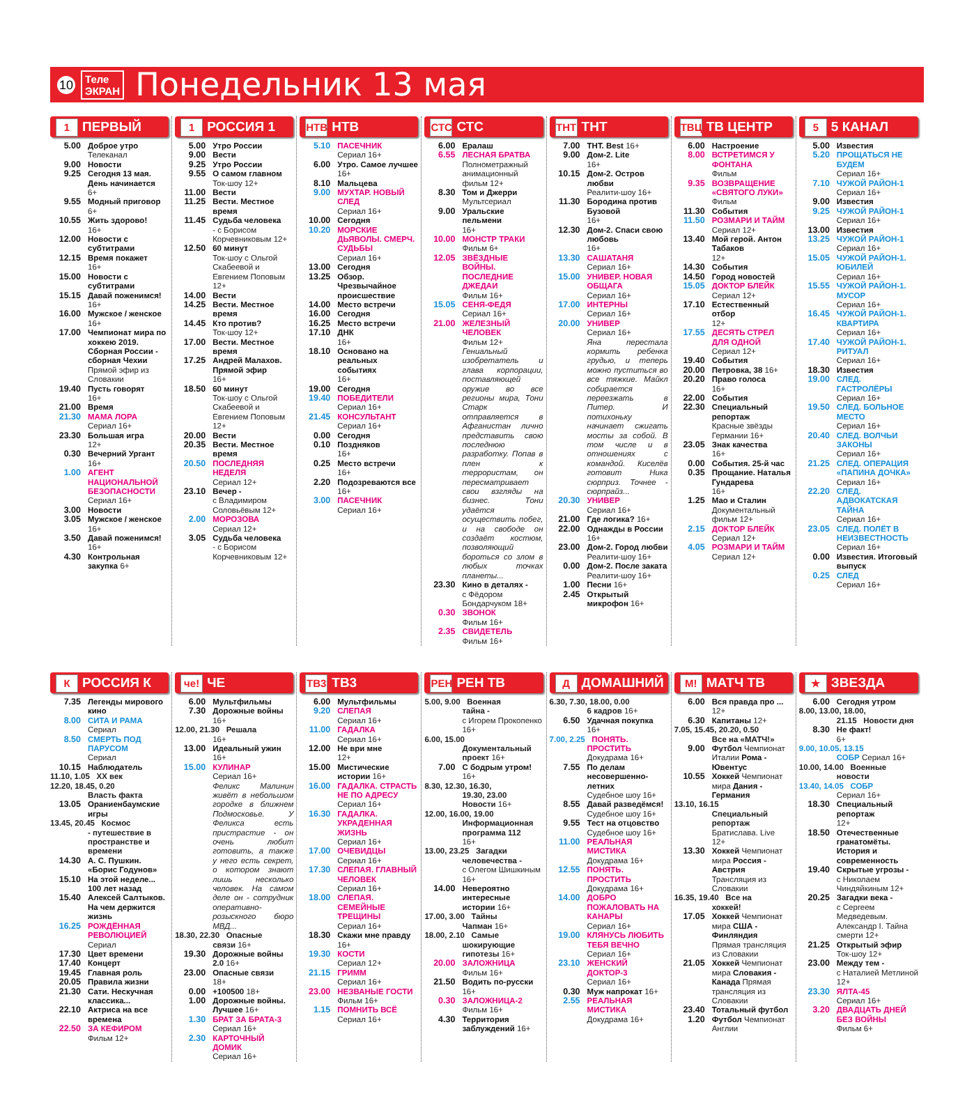10 Теле
ЭКРАН Понедельник 13 мая
1 ПЕРВЫЙ
5.00 Доброе утро
Телеканал
9.00 Новости
9.25 Сегодня 13 мая. День начинается
6+
9.55 Модный приговор
6+
10.55 Жить здорово!
16+
12.00 Новости с субтитрами
12.15 Время покажет
16+
15.00 Новости с субтитрами
15.15 Давай поженимся!
16+
16.00 Мужское / женское
16+
17.00 Чемпионат мира по хоккею 2019. Сборная России - сборная Чехии
Прямой эфир из Словакии
19.40 Пусть говорят
16+
21.00 Время
21.30 МАМА ЛОРА
Сериал 16+
23.30 Большая игра
12+
0.30 Вечерний Ургант
16+
1.00 АГЕНТ НАЦИОНАЛЬНОЙ БЕЗОПАСНОСТИ
Сериал 16+
3.00 Новости
3.05 Мужское / женское 16+
3.50 Давай поженимся!
16+
4.30 Контрольная закупка 6+
1 РОССИЯ 1
5.00 Утро России
9.00 Вести
9.25 Утро России
9.55 О самом главном
Ток-шоу 12+
11.00 Вести
11.25 Вести. Местное время
11.45 Судьба человека
- с Борисом Корчевниковым 12+
12.50 60 минут
Ток-шоу с Ольгой Скабеевой и Евгением Поповым 12+
14.00 Вести
14.25 Вести. Местное время
14.45 Кто против?
Ток-шоу 12+
17.00 Вести. Местное время
17.25 Андрей Малахов. Прямой эфир
16+
18.50 60 минут
Ток-шоу с Ольгой Скабеевой и Евгением Поповым 12+
20.00 Вести
20.35 Вести. Местное время
20.50 ПОСЛЕДНЯЯ НЕДЕЛЯ
Сериал 12+
23.10 Вечер -
с Владимиром Соловьёвым 12+
2.00 МОРОЗОВА
Сериал 12+
3.05 Судьба человека
- с Борисом Корчевниковым 12+
НТВ НТВ
5.10 ПАСЕЧНИК
Сериал 16+
6.00 Утро. Самое лучшее
16+
8.10 Мальцева
9.00 МУХТАР. НОВЫЙ СЛЕД
Сериал 16+
10.00 Сегодня
10.20 МОРСКИЕ ДЬЯВОЛЫ. СМЕРЧ. СУДЬБЫ
Сериал 16+
13.00 Сегодня
13.25 Обзор. Чрезвычайное происшествие
14.00 Место встречи
16.00 Сегодня
16.25 Место встречи
17.10 ДНК
16+
18.10 Основано на реальных событиях
16+
19.00 Сегодня
19.40 ПОБЕДИТЕЛИ
Сериал 16+
21.45 КОНСУЛЬТАНТ
Сериал 16+
0.00 Сегодня
0.10 Поздняков
16+
0.25 Место встречи
16+
2.20 Подозреваются все
16+
3.00 ПАСЕЧНИК
Сериал 16+
СТС СТС
6.00 Ералаш
6.55 ЛЕСНАЯ БРАТВА
Полнометражный анимационный фильм 12+
8.30 Том и Джерри
Мультсериал
9.00 Уральские пельмени
16+
10.00 МОНСТР ТРАКИ
Фильм 6+
12.05 ЗВЁЗДНЫЕ ВОЙНЫ. ПОСЛЕДНИЕ ДЖЕДАИ
Фильм 16+
15.05 СЕНЯ-ФЕДЯ
Сериал 16+
21.00 ЖЕЛЕЗНЫЙ ЧЕЛОВЕК
Фильм 12+
Гениальный изобретатель и глава корпорации, поставляющей оружие во все регионы мира, Тони Старк отправляется в Афганистан лично представить свою последнюю разработку. Попав в плен к террористам, он пересматривает свои взгляды на бизнес. Тони удаётся осуществить побег, и на свободе он создаёт костюм, позволяющий бороться со злом в любых точках планеты...
23.30 Кино в деталях -
с Фёдором Бондарчуком 18+
0.30 ЗВОНОК
Фильм 16+
2.35 СВИДЕТЕЛЬ
Фильм 16+
ТНТ ТНТ
7.00 ТНТ. Best 16+
9.00 Дом-2. Lite
16+
10.15 Дом-2. Остров любви
Реалити-шоу 16+
11.30 Бородина против Бузовой
16+
12.30 Дом-2. Спаси свою любовь
16+
13.30 САШАТАНЯ
Сериал 16+
15.00 УНИВЕР. НОВАЯ ОБЩАГА
Сериал 16+
17.00 ИНТЕРНЫ
Сериал 16+
20.00 УНИВЕР
Сериал 16+
Яна перестала кормить ребенка грудью, и теперь можно пуститься во все тяжкие. Майкл собирается переезжать в Питер. И потихоньку начинает сжигать мосты за собой. В том числе и в отношениях с командой. Киселёв готовит Ника сюрприз. Точнее - сюрпрайз...
20.30 УНИВЕР
Сериал 16+
21.00 Где логика? 16+
22.00 Однажды в России 16+
23.00 Дом-2. Город любви
Реалити-шоу 16+
0.00 Дом-2. После заката
Реалити-шоу 16+
1.00 Песни 16+
2.45 Открытый микрофон 16+
ТВЦ ТВ ЦЕНТР
6.00 Настроение
8.00 ВСТРЕТИМСЯ У ФОНТАНА
Фильм
9.35 ВОЗВРАЩЕНИЕ «СВЯТОГО ЛУКИ»
Фильм
11.30 События
11.50 РОЗМАРИ И ТАЙМ
Сериал 12+
13.40 Мой герой. Антон Табаков
12+
14.30 События
14.50 Город новостей
15.05 ДОКТОР БЛЕЙК
Сериал 12+
17.10 Естественный отбор
12+
17.55 ДЕСЯТЬ СТРЕЛ ДЛЯ ОДНОЙ
Сериал 12+
19.40 События
20.00 Петровка, 38 16+
20.20 Право голоса
16+
22.00 События
22.30 Специальный репортаж
Красные звёзды Германии 16+
23.05 Знак качества
16+
0.00 События. 25-й час
0.35 Прощание. Наталья Гундарева
16+
1.25 Мао и Сталин
Документальный фильм 12+
2.15 ДОКТОР БЛЕЙК
Сериал 12+
4.05 РОЗМАРИ И ТАЙМ
Сериал 12+
5 5 КАНАЛ
5.00 Известия
5.20 ПРОЩАТЬСЯ НЕ БУДЕМ
Сериал 16+
7.10 ЧУЖОЙ РАЙОН-1
Сериал 16+
9.00 Известия
9.25 ЧУЖОЙ РАЙОН-1
Сериал 16+
13.00 Известия
13.25 ЧУЖОЙ РАЙОН-1
Сериал 16+
15.05 ЧУЖОЙ РАЙОН-1. ЮБИЛЕЙ
Сериал 16+
15.55 ЧУЖОЙ РАЙОН-1. МУСОР
Сериал 16+
16.45 ЧУЖОЙ РАЙОН-1. КВАРТИРА
Сериал 16+
17.40 ЧУЖОЙ РАЙОН-1. РИТУАЛ
Сериал 16+
18.30 Известия
19.00 СЛЕД. ГАСТРОЛЁРЫ
Сериал 16+
19.50 СЛЕД. БОЛЬНОЕ МЕСТО
Сериал 16+
20.40 СЛЕД. ВОЛЧЬИ ЗАКОНЫ
Сериал 16+
21.25 СЛЕД. ОПЕРАЦИЯ «ПАПИНА ДОЧКА»
Сериал 16+
22.20 СЛЕД. АДВОКАТСКАЯ ТАЙНА
Сериал 16+
23.05 СЛЕД. ПОЛЁТ В НЕИЗВЕСТНОСТЬ
Сериал 16+
0.00 Известия. Итоговый выпуск
0.25 СЛЕД
Сериал 16+
К РОССИЯ К
7.35 Легенды мирового кино
8.00 СИТА И РАМА
Сериал
8.50 СМЕРТЬ ПОД ПАРУСОМ
Сериал
10.15 Наблюдатель
11.10, 1.05 XX век
12.20, 18.45, 0.20
Власть факта
13.05 Ораниенбаумские игры
13.45, 20.45 Космос
- путешествие в пространстве и времени
14.30 А. С. Пушкин. «Борис Годунов»
15.10 На этой неделе... 100 лет назад
15.40 Алексей Салтыков. На чем держится жизнь
16.25 РОЖДЁННАЯ РЕВОЛЮЦИЕЙ
Сериал
17.30 Цвет времени
17.40 Концерт
19.45 Главная роль
20.05 Правила жизни
21.30 Сати. Нескучная классика...
22.10 Актриса на все времена
22.50 ЗА КЕФИРОМ
Фильм 12+
че! ЧЕ
6.00 Мультфильмы
7.30 Дорожные войны
16+
12.00, 21.30 Решала
16+
13.00 Идеальный ужин
16+
15.00 КУЛИНАР
Сериал 16+
Феликс Малинин живёт в небольшом городке в ближнем Подмосковье. У Феликса есть пристрастие - он очень любит готовить, а также у него есть секрет, о котором знают лишь несколько человек. На самом деле он - сотрудник оперативно-розыскного бюро МВД...
18.30, 22.30 Опасные
связи 16+
19.30 Дорожные войны 2.0 16+
23.00 Опасные связи
18+
0.00 +100500 18+
1.00 Дорожные войны. Лучшее 16+
1.30 БРАТ ЗА БРАТА-3
Сериал 16+
2.30 КАРТОЧНЫЙ ДОМИК
Сериал 16+
ТВ3 ТВ3
6.00 Мультфильмы
9.20 СЛЕПАЯ
Сериал 16+
11.00 ГАДАЛКА
Сериал 16+
12.00 Не ври мне
12+
15.00 Мистические истории 16+
16.00 ГАДАЛКА. СТРАСТЬ НЕ ПО АДРЕСУ
Сериал 16+
16.30 ГАДАЛКА. УКРАДЕННАЯ ЖИЗНЬ
Сериал 16+
17.00 ОЧЕВИДЦЫ
Сериал 16+
17.30 СЛЕПАЯ. ГЛАВНЫЙ ЧЕЛОВЕК
Сериал 16+
18.00 СЛЕПАЯ. СЕМЕЙНЫЕ ТРЕЩИНЫ
Сериал 16+
18.30 Скажи мне правду
16+
19.30 КОСТИ
Сериал 12+
21.15 ГРИММ
Сериал 16+
23.00 НЕЗВАНЫЕ ГОСТИ
Фильм 16+
1.15 ПОМНИТЬ ВСЁ
Сериал 16+
РЕН РЕН ТВ
5.00, 9.00 Военная
тайна -
с Игорем Прокопенко 16+
6.00, 15.00
Документальный проект 16+
7.00 С бодрым утром!
16+
8.30, 12.30, 16.30,
19.30, 23.00
Новости 16+
12.00, 16.00, 19.00
Информационная программа 112
16+
13.00, 23.25 Загадки
человечества -
с Олегом Шишкиным
16+
14.00 Невероятно интересные истории 16+
17.00, 3.00 Тайны
Чапман 16+
18.00, 2.10 Самые
шокирующие гипотезы 16+
20.00 ЗАЛОЖНИЦА
Фильм 16+
21.50 Водить по-русски
16+
0.30 ЗАЛОЖНИЦА-2
Фильм 16+
4.30 Территория заблуждений 16+
Д ДОМАШНИЙ
6.30, 7.30, 18.00, 0.00
6 кадров 16+
6.50 Удачная покупка
16+
7.00, 2.25 ПОНЯТЬ.
ПРОСТИТЬ
Докудрама 16+
7.55 По делам несовершенно-летних
Судебное шоу 16+
8.55 Давай разведёмся!
Судебное шоу 16+
9.55 Тест на отцовство
Судебное шоу 16+
11.00 РЕАЛЬНАЯ МИСТИКА
Докудрама 16+
12.55 ПОНЯТЬ. ПРОСТИТЬ
Докудрама 16+
14.00 ДОБРО ПОЖАЛОВАТЬ НА КАНАРЫ
Сериал 16+
19.00 КЛЯНУСЬ ЛЮБИТЬ ТЕБЯ ВЕЧНО
Сериал 16+
23.10 ЖЕНСКИЙ ДОКТОР-3
Сериал 16+
0.30 Муж напрокат 16+
2.55 РЕАЛЬНАЯ МИСТИКА
Докудрама 16+
М! МАТЧ ТВ
6.00 Вся правда про ...
12+
6.30 Капитаны 12+
7.05, 15.45, 20.20, 0.50
Все на «МАТЧ!»
9.00 Футбол Чемпионат Италии Рома - Ювентус
10.55 Хоккей Чемпионат мира Дания - Германия
13.10, 16.15
Специальный репортаж
Братислава. Live
12+
13.30 Хоккей Чемпионат мира Россия - Австрия
Трансляция из Словакии
16.35, 19.40 Все на
хоккей!
17.05 Хоккей Чемпионат мира США - Финляндия
Прямая трансляция из Словакии
21.05 Хоккей Чемпионат мира Словакия - Канада Прямая трансляция из Словакии
23.40 Тотальный футбол
1.20 Футбол Чемпионат Англии
★ ЗВЕЗДА
6.00 Сегодня утром
8.00, 13.00, 18.00,
21.15 Новости дня
8.30 Не факт!
6+
9.00, 10.05, 13.15
СОБР Сериал 16+
10.00, 14.00 Военные
новости
13.40, 14.05 СОБР
Сериал 16+
18.30 Специальный репортаж
12+
18.50 Отечественные гранатомёты. История и современность
19.40 Скрытые угрозы -
с Николаем Чиндяйкиным 12+
20.25 Загадки века -
с Сергеем Медведевым. Александр I. Тайна смерти 12+
21.25 Открытый эфир
Ток-шоу 12+
23.00 Между тем -
с Наталией Метлиной 12+
23.30 ЯЛТА-45
Сериал 16+
3.20 ДВАДЦАТЬ ДНЕЙ БЕЗ ВОЙНЫ
Фильм 6+